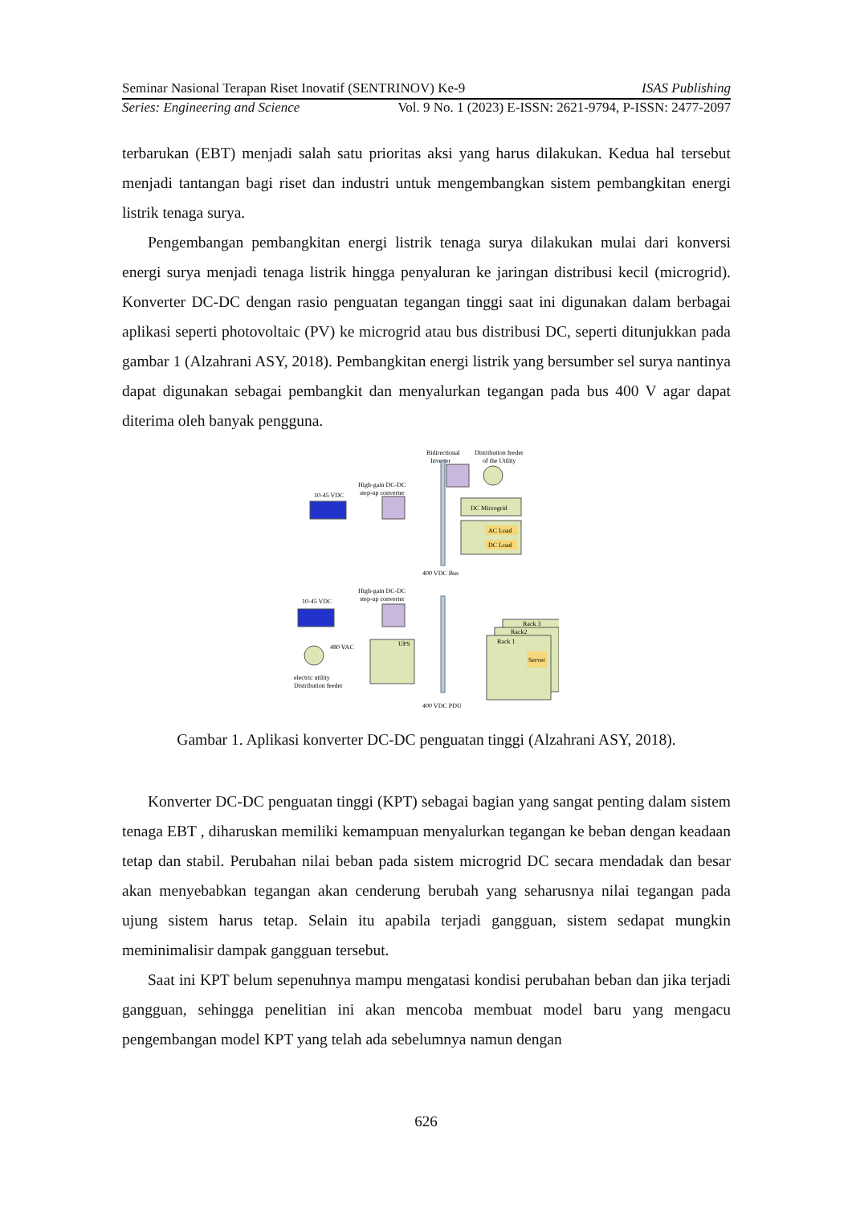Seminar Nasional Terapan Riset Inovatif (SENTRINOV) Ke-9 ISAS Publishing
Series: Engineering and Science Vol. 9 No. 1 (2023) E-ISSN: 2621-9794, P-ISSN: 2477-2097
terbarukan (EBT) menjadi salah satu prioritas aksi yang harus dilakukan. Kedua hal tersebut menjadi tantangan bagi riset dan industri untuk mengembangkan sistem pembangkitan energi listrik tenaga surya.
Pengembangan pembangkitan energi listrik tenaga surya dilakukan mulai dari konversi energi surya menjadi tenaga listrik hingga penyaluran ke jaringan distribusi kecil (microgrid). Konverter DC-DC dengan rasio penguatan tegangan tinggi saat ini digunakan dalam berbagai aplikasi seperti photovoltaic (PV) ke microgrid atau bus distribusi DC, seperti ditunjukkan pada gambar 1 (Alzahrani ASY, 2018). Pembangkitan energi listrik yang bersumber sel surya nantinya dapat digunakan sebagai pembangkit dan menyalurkan tegangan pada bus 400 V agar dapat diterima oleh banyak pengguna.
Bidirectional
Distribution feeder
Inverter
of the Utility
High-gain DC-DC
step-up converter
10-45 VDC
DC Microgrid
AC Load
DC Load
400 VDC Bus
High-gain DC-DC
step-up converter
10-45 VDC
480 VAC
electric utility
Distribution feeder
UPS
Rack 3
Rack2
Rack 1
Server
400 VDC PDU
Gambar 1. Aplikasi konverter DC-DC penguatan tinggi (Alzahrani ASY, 2018).
Konverter DC-DC penguatan tinggi (KPT) sebagai bagian yang sangat penting dalam sistem tenaga EBT , diharuskan memiliki kemampuan menyalurkan tegangan ke beban dengan keadaan tetap dan stabil. Perubahan nilai beban pada sistem microgrid DC secara mendadak dan besar akan menyebabkan tegangan akan cenderung berubah yang seharusnya nilai tegangan pada ujung sistem harus tetap. Selain itu apabila terjadi gangguan, sistem sedapat mungkin meminimalisir dampak gangguan tersebut.
Saat ini KPT belum sepenuhnya mampu mengatasi kondisi perubahan beban dan jika terjadi gangguan, sehingga penelitian ini akan mencoba membuat model baru yang mengacu pengembangan model KPT yang telah ada sebelumnya namun dengan
626